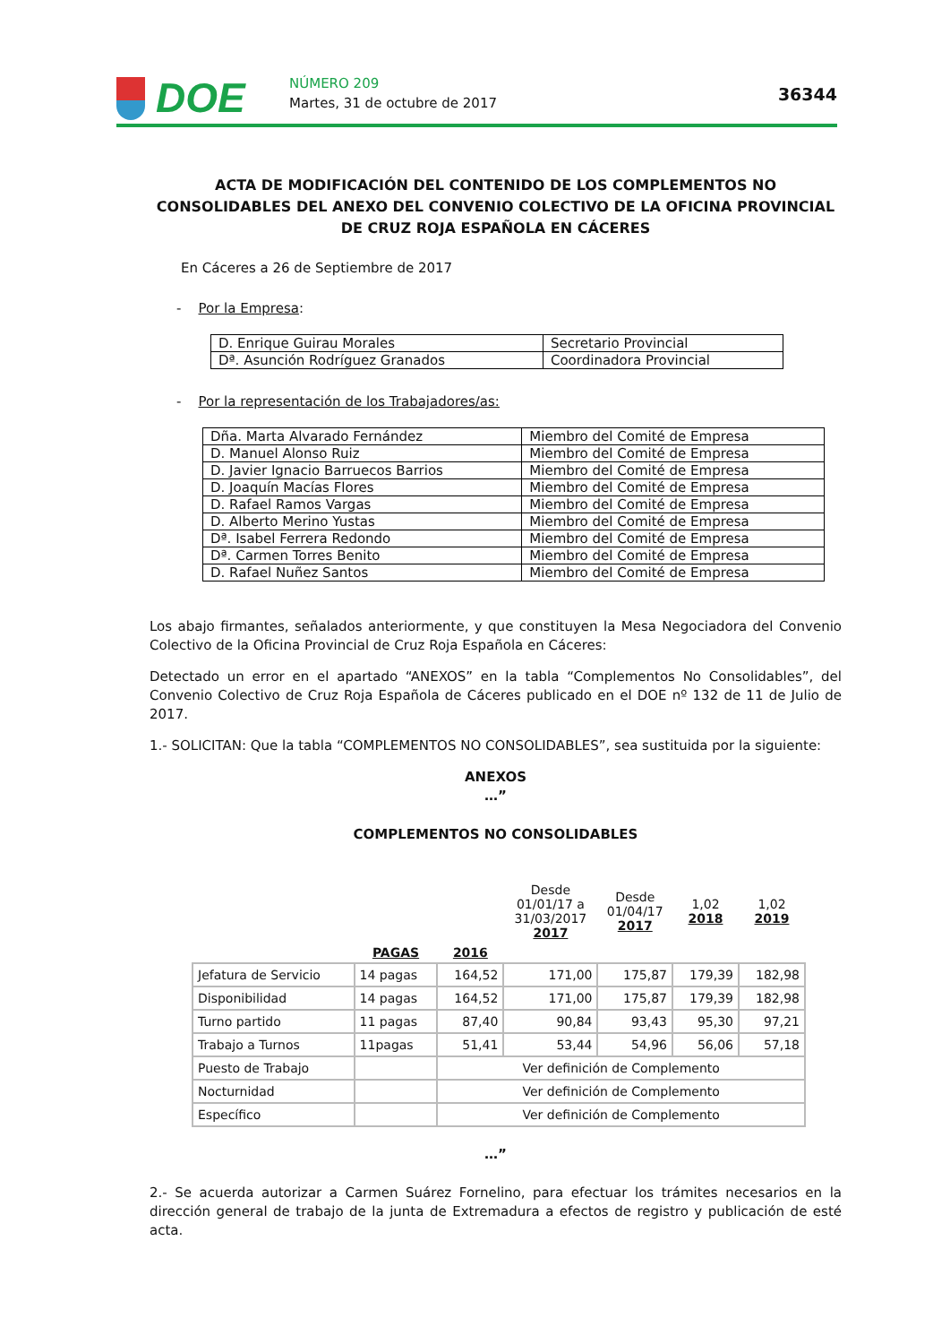DOE NÚMERO 209
Martes, 31 de octubre de 2017 36344
ACTA DE MODIFICACIÓN DEL CONTENIDO DE LOS COMPLEMENTOS NO CONSOLIDABLES DEL ANEXO DEL CONVENIO COLECTIVO DE LA OFICINA PROVINCIAL DE CRUZ ROJA ESPAÑOLA EN CÁCERES
En Cáceres a 26 de Septiembre de 2017
- Por la Empresa:
| D. Enrique Guirau Morales | Secretario Provincial |
| Dª. Asunción Rodríguez Granados | Coordinadora Provincial |
- Por la representación de los Trabajadores/as:
| Dña. Marta Alvarado Fernández | Miembro del Comité de Empresa |
| D. Manuel Alonso Ruiz | Miembro del Comité de Empresa |
| D. Javier Ignacio Barruecos Barrios | Miembro del Comité de Empresa |
| D. Joaquín Macías Flores | Miembro del Comité de Empresa |
| D. Rafael Ramos Vargas | Miembro del Comité de Empresa |
| D. Alberto Merino Yustas | Miembro del Comité de Empresa |
| Dª. Isabel Ferrera Redondo | Miembro del Comité de Empresa |
| Dª. Carmen Torres Benito | Miembro del Comité de Empresa |
| D. Rafael Nuñez Santos | Miembro del Comité de Empresa |
Los abajo firmantes, señalados anteriormente, y que constituyen la Mesa Negociadora del Convenio Colectivo de la Oficina Provincial de Cruz Roja Española en Cáceres:
Detectado un error en el apartado “ANEXOS” en la tabla “Complementos No Consolidables”, del Convenio Colectivo de Cruz Roja Española de Cáceres publicado en el DOE nº 132 de 11 de Julio de 2017.
1.- SOLICITAN: Que la tabla “COMPLEMENTOS NO CONSOLIDABLES”, sea sustituida por la siguiente:
ANEXOS
…”
COMPLEMENTOS NO CONSOLIDABLES
| | | | Desde 01/01/17 a 31/03/2017 2017 | Desde 01/04/17 2017 | 1,02 2018 | 1,02 2019 |
| --- | --- | --- | --- | --- | --- | --- |
| | PAGAS | 2016 | | | | |
| Jefatura de Servicio | 14 pagas | 164,52 | 171,00 | 175,87 | 179,39 | 182,98 |
| Disponibilidad | 14 pagas | 164,52 | 171,00 | 175,87 | 179,39 | 182,98 |
| Turno partido | 11 pagas | 87,40 | 90,84 | 93,43 | 95,30 | 97,21 |
| Trabajo a Turnos | 11pagas | 51,41 | 53,44 | 54,96 | 56,06 | 57,18 |
| Puesto de Trabajo | | Ver definición de Complemento | | | | |
| Nocturnidad | | Ver definición de Complemento | | | | |
| Específico | | Ver definición de Complemento | | | | |
…”
2.- Se acuerda autorizar a Carmen Suárez Fornelino, para efectuar los trámites necesarios en la dirección general de trabajo de la junta de Extremadura a efectos de registro y publicación de esté acta.